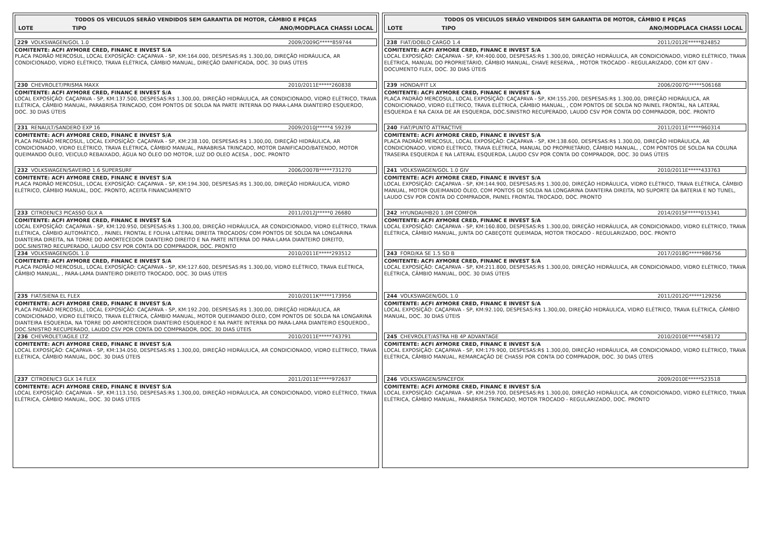TODOS OS VEICULOS SERÃO VENDIDOS SEM GARANTIA DE MOTOR, CÂMBIO E PEÇAS
| LOTE | TIPO | ANO/MODPLACA CHASSI LOCAL |
| --- | --- | --- |
229 VOLKSWAGEN/GOL 1.0 2009/2009G*****859744
COMITENTE: ACFI AYMORE CRED, FINANC E INVEST S/A
PLACA PADRÃO MERCOSUL, LOCAL EXPOSÍÇÃO: CAÇAPAVA - SP, KM:164.000, DESPESAS:R$ 1.300,00, DIREÇÃO HIDRÁULICA, AR CONDICIONADO, VIDRO ELÉTRICO, TRAVA ELÉTRICA, CÂMBIO MANUAL, DIREÇÃO DANIFICADA, DOC. 30 DIAS ÚTEIS
230 CHEVROLET/PRISMA MAXX 2010/2011E*****260838
COMITENTE: ACFI AYMORE CRED, FINANC E INVEST S/A
LOCAL EXPOSÍÇÃO: CAÇAPAVA - SP, KM:137.500, DESPESAS:R$ 1.300,00, DIREÇÃO HIDRÁULICA, AR CONDICIONADO, VIDRO ELÉTRICO, TRAVA ELÉTRICA, CÂMBIO MANUAL, PARABRISA TRINCADO, COM PONTOS DE SOLDA NA PARTE INTERNA DO PARA-LAMA DIANTEIRO ESQUERDO, DOC. 30 DIAS ÚTEIS
231 RENAULT/SANDERO EXP 16 2009/2010J*****4 59239
COMITENTE: ACFI AYMORE CRED, FINANC E INVEST S/A
PLACA PADRÃO MERCOSUL, LOCAL EXPOSÍÇÃO: CAÇAPAVA - SP, KM:238.100, DESPESAS:R$ 1.300,00, DIREÇÃO HIDRÁULICA, AR CONDICIONADO, VIDRO ELÉTRICO, TRAVA ELÉTRICA, CÂMBIO MANUAL, PARABRISA TRINCADO, MOTOR DANIFICADO/BATENDO, MOTOR QUEIMANDO ÓLEO, VEICULO REBAIXADO, ÁGUA NO ÓLEO DO MOTOR, LUZ DO OLEO ACESA , DOC. PRONTO
232 VOLKSWAGEN/SAVEIRO 1.6 SUPERSURF 2006/2007B*****731270
COMITENTE: ACFI AYMORE CRED, FINANC E INVEST S/A
PLACA PADRÃO MERCOSUL, LOCAL EXPOSÍÇÃO: CAÇAPAVA - SP, KM:194.300, DESPESAS:R$ 1.300,00, DIREÇÃO HIDRÁULICA, VIDRO ELÉTRICO, CÂMBIO MANUAL, DOC. PRONTO, ACEITA FINANCIAMENTO
233 CITROEN/C3 PICASSO GLX A 2011/2012J*****0 26680
COMITENTE: ACFI AYMORE CRED, FINANC E INVEST S/A
LOCAL EXPOSÍÇÃO: CAÇAPAVA - SP, KM:120.950, DESPESAS:R$ 1.300,00, DIREÇÃO HIDRÁULICA, AR CONDICIONADO, VIDRO ELÉTRICO, TRAVA ELÉTRICA, CÂMBIO AUTOMÁTICO, , PAINEL FRONTAL E FOLHA LATERAL DIREITA TROCADOS/ COM PONTOS DE SOLDA NA LONGARINA DIANTEIRA DIREITA, NA TORRE DO AMORTECEDOR DIANTEIRO DIREITO E NA PARTE INTERNA DO PARA-LAMA DIANTEIRO DIREITO, DOC.SINISTRO RECUPERADO, LAUDO CSV POR CONTA DO COMPRADOR, DOC. PRONTO
234 VOLKSWAGEN/GOL 1.0 2010/2011E*****293512
COMITENTE: ACFI AYMORE CRED, FINANC E INVEST S/A
PLACA PADRÃO MERCOSUL, LOCAL EXPOSÍÇÃO: CAÇAPAVA - SP, KM:127.600, DESPESAS:R$ 1.300,00, VIDRO ELÉTRICO, TRAVA ELÉTRICA, CÂMBIO MANUAL, , PARA-LAMA DIANTEIRO DIREITO TROCADO, DOC. 30 DIAS ÚTEIS
235 FIAT/SIENA EL FLEX 2010/2011K*****173956
COMITENTE: ACFI AYMORE CRED, FINANC E INVEST S/A
PLACA PADRÃO MERCOSUL, LOCAL EXPOSÍÇÃO: CAÇAPAVA - SP, KM:192.200, DESPESAS:R$ 1.300,00, DIREÇÃO HIDRÁULICA, AR CONDICIONADO, VIDRO ELÉTRICO, TRAVA ELÉTRICA, CÂMBIO MANUAL, MOTOR QUEIMANDO ÓLEO, COM PONTOS DE SOLDA NA LONGARINA DIANTEIRA ESQUERDA, NA TORRE DO AMORTECEDOR DIANTEIRO ESQUERDO E NA PARTE INTERNA DO PARA-LAMA DIANTEIRO ESQUERDO., DOC.SINISTRO RECUPERADO, LAUDO CSV POR CONTA DO COMPRADOR, DOC. 30 DIAS ÚTEIS
236 CHEVROLET/AGILE LTZ 2010/2011E*****743791
COMITENTE: ACFI AYMORE CRED, FINANC E INVEST S/A
LOCAL EXPOSÍÇÃO: CAÇAPAVA - SP, KM:134.050, DESPESAS:R$ 1.300,00, DIREÇÃO HIDRÁULICA, AR CONDICIONADO, VIDRO ELÉTRICO, TRAVA ELÉTRICA, CÂMBIO MANUAL, DOC. 30 DIAS ÚTEIS
237 CITROEN/C3 GLX 14 FLEX 2011/2011E*****972637
COMITENTE: ACFI AYMORE CRED, FINANC E INVEST S/A
LOCAL EXPOSÍÇÃO: CAÇAPAVA - SP, KM:113.150, DESPESAS:R$ 1.300,00, DIREÇÃO HIDRÁULICA, AR CONDICIONADO, VIDRO ELÉTRICO, TRAVA ELÉTRICA, CÂMBIO MANUAL, DOC. 30 DIAS ÚTEIS
TODOS OS VEICULOS SERÃO VENDIDOS SEM GARANTIA DE MOTOR, CÂMBIO E PEÇAS
| LOTE | TIPO | ANO/MODPLACA CHASSI LOCAL |
| --- | --- | --- |
238 FIAT/DOBLO CARGO 1.4 2011/2012E*****824852
COMITENTE: ACFI AYMORE CRED, FINANC E INVEST S/A
LOCAL EXPOSÍÇÃO: CAÇAPAVA - SP, KM:400.000, DESPESAS:R$ 1.300,00, DIREÇÃO HIDRÁULICA, AR CONDICIONADO, VIDRO ELÉTRICO, TRAVA ELÉTRICA, MANUAL DO PROPRIETÁRIO, CÂMBIO MANUAL, CHAVE RESERVA, , MOTOR TROCADO - REGULARIZADO, COM KIT GNV - DOCUMENTO FLEX, DOC. 30 DIAS ÚTEIS
239 HONDA/FIT LX 2006/2007G*****506168
COMITENTE: ACFI AYMORE CRED, FINANC E INVEST S/A
PLACA PADRÃO MERCOSUL, LOCAL EXPOSÍÇÃO: CAÇAPAVA - SP, KM:155.200, DESPESAS:R$ 1.300,00, DIREÇÃO HIDRÁULICA, AR CONDICIONADO, VIDRO ELÉTRICO, TRAVA ELÉTRICA, CÂMBIO MANUAL, , COM PONTOS DE SOLDA NO PAINEL FRONTAL, NA LATERAL ESQUERDA E NA CAIXA DE AR ESQUERDA, DOC.SINISTRO RECUPERADO, LAUDO CSV POR CONTA DO COMPRADOR, DOC. PRONTO
240 FIAT/PUNTO ATTRACTIVE 2011/2011E*****960314
COMITENTE: ACFI AYMORE CRED, FINANC E INVEST S/A
PLACA PADRÃO MERCOSUL, LOCAL EXPOSÍÇÃO: CAÇAPAVA - SP, KM:138.600, DESPESAS:R$ 1.300,00, DIREÇÃO HIDRÁULICA, AR CONDICIONADO, VIDRO ELÉTRICO, TRAVA ELÉTRICA, MANUAL DO PROPRIETÁRIO, CÂMBIO MANUAL, , COM PONTOS DE SOLDA NA COLUNA TRASEIRA ESQUERDA E NA LATERAL ESQUERDA, LAUDO CSV POR CONTA DO COMPRADOR, DOC. 30 DIAS ÚTEIS
241 VOLKSWAGEN/GOL 1.0 GIV 2010/2011E*****433763
COMITENTE: ACFI AYMORE CRED, FINANC E INVEST S/A
LOCAL EXPOSÍÇÃO: CAÇAPAVA - SP, KM:144.900, DESPESAS:R$ 1.300,00, DIREÇÃO HIDRÁULICA, VIDRO ELÉTRICO, TRAVA ELÉTRICA, CÂMBIO MANUAL, MOTOR QUEIMANDO ÓLEO, COM PONTOS DE SOLDA NA LONGARINA DIANTEIRA DIREITA, NO SUPORTE DA BATERIA E NO TUNEL, LAUDO CSV POR CONTA DO COMPRADOR, PAINEL FRONTAL TROCADO, DOC. PRONTO
242 HYUNDAI/HB20 1.0M COMFOR 2014/2015F*****015341
COMITENTE: ACFI AYMORE CRED, FINANC E INVEST S/A
LOCAL EXPOSÍÇÃO: CAÇAPAVA - SP, KM:160.800, DESPESAS:R$ 1.300,00, DIREÇÃO HIDRÁULICA, AR CONDICIONADO, VIDRO ELÉTRICO, TRAVA ELÉTRICA, CÂMBIO MANUAL, JUNTA DO CABEÇOTE QUEIMADA, MOTOR TROCADO - REGULARIZADO, DOC. PRONTO
243 FORD/KA SE 1.5 SD B 2017/2018G*****986756
COMITENTE: ACFI AYMORE CRED, FINANC E INVEST S/A
LOCAL EXPOSÍÇÃO: CAÇAPAVA - SP, KM:211.800, DESPESAS:R$ 1.300,00, DIREÇÃO HIDRÁULICA, AR CONDICIONADO, VIDRO ELÉTRICO, TRAVA ELÉTRICA, CÂMBIO MANUAL, DOC. 30 DIAS ÚTEIS
244 VOLKSWAGEN/GOL 1.0 2011/2012G*****129256
COMITENTE: ACFI AYMORE CRED, FINANC E INVEST S/A
LOCAL EXPOSÍÇÃO: CAÇAPAVA - SP, KM:92.100, DESPESAS:R$ 1.300,00, DIREÇÃO HIDRÁULICA, VIDRO ELÉTRICO, TRAVA ELÉTRICA, CÂMBIO MANUAL, DOC. 30 DIAS ÚTEIS
245 CHEVROLET/ASTRA HB 4P ADVANTAGE 2010/2010E*****458172
COMITENTE: ACFI AYMORE CRED, FINANC E INVEST S/A
LOCAL EXPOSÍÇÃO: CAÇAPAVA - SP, KM:179.900, DESPESAS:R$ 1.300,00, DIREÇÃO HIDRÁULICA, AR CONDICIONADO, VIDRO ELÉTRICO, TRAVA ELÉTRICA, CÂMBIO MANUAL, REMARCAÇÃO DE CHASSI POR CONTA DO COMPRADOR, DOC. 30 DIAS ÚTEIS
246 VOLKSWAGEN/SPACEFOX 2009/2010E*****523518
COMITENTE: ACFI AYMORE CRED, FINANC E INVEST S/A
LOCAL EXPOSÍÇÃO: CAÇAPAVA - SP, KM:259.700, DESPESAS:R$ 1.300,00, DIREÇÃO HIDRÁULICA, AR CONDICIONADO, VIDRO ELÉTRICO, TRAVA ELÉTRICA, CÂMBIO MANUAL, PARABRISA TRINCADO, MOTOR TROCADO - REGULARIZADO, DOC. PRONTO